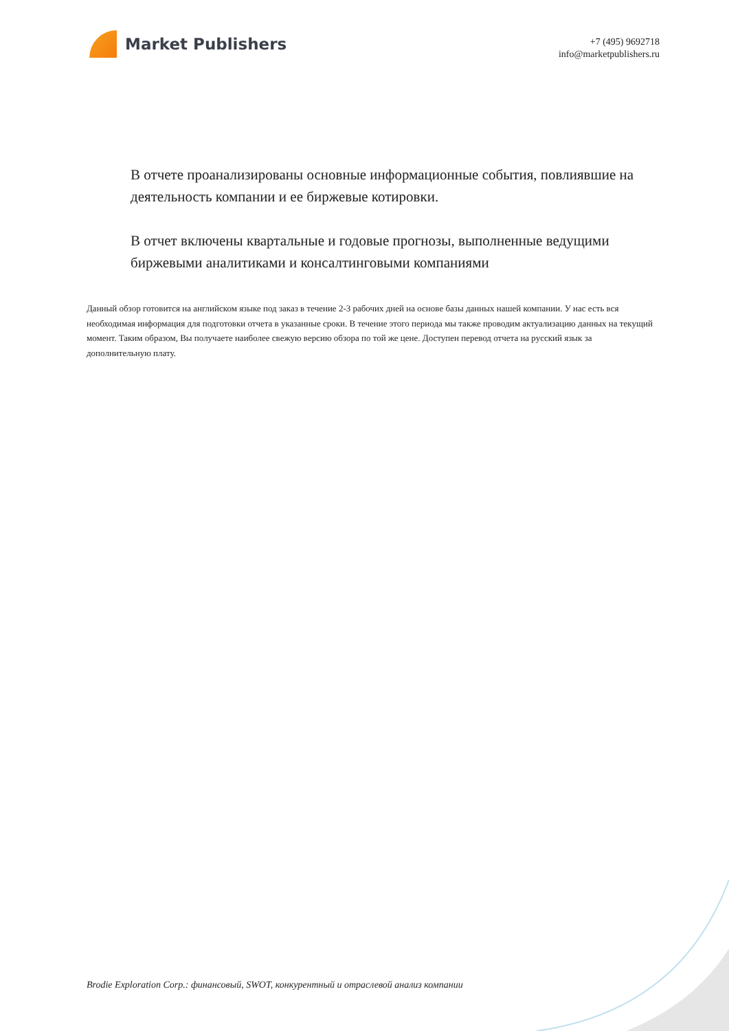Market Publishers
+7 (495) 9692718
info@marketpublishers.ru
В отчете проанализированы основные информационные события, повлиявшие на деятельность компании и ее биржевые котировки.
В отчет включены квартальные и годовые прогнозы, выполненные ведущими биржевыми аналитиками и консалтинговыми компаниями
Данный обзор готовится на английском языке под заказ в течение 2-3 рабочих дней на основе базы данных нашей компании. У нас есть вся необходимая информация для подготовки отчета в указанные сроки. В течение этого периода мы также проводим актуализацию данных на текущий момент. Таким образом, Вы получаете наиболее свежую версию обзора по той же цене. Доступен перевод отчета на русский язык за дополнительную плату.
Brodie Exploration Corp.: финансовый, SWOT, конкурентный и отраслевой анализ компании